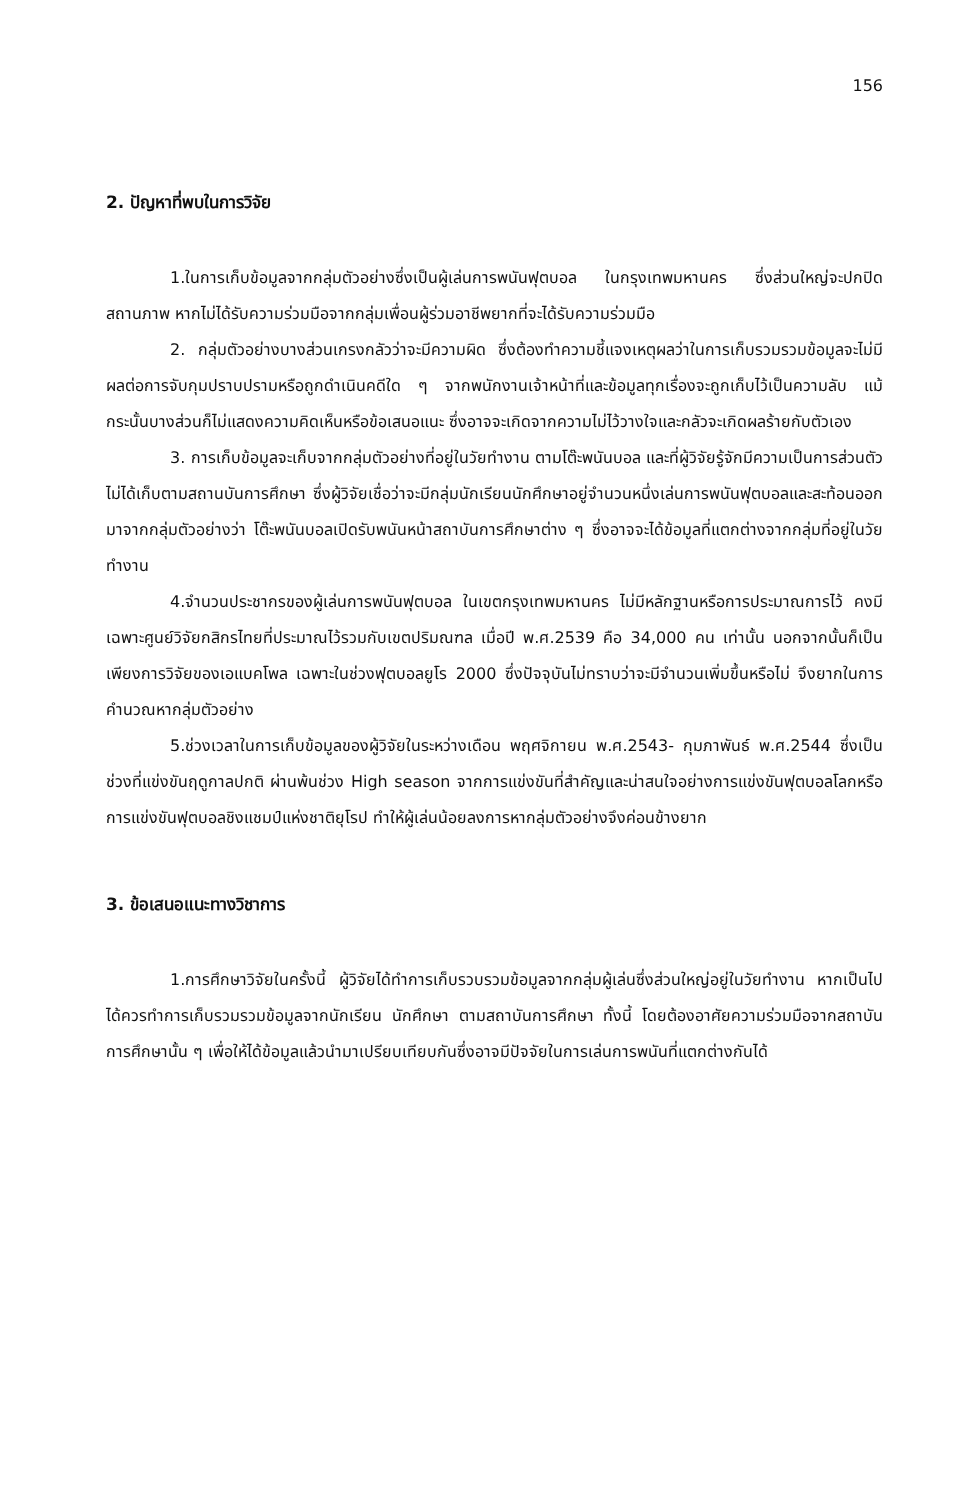156
2. ปัญหาที่พบในการวิจัย
1.ในการเก็บข้อมูลจากกลุ่มตัวอย่างซึ่งเป็นผู้เล่นการพนันฟุตบอล ในกรุงเทพมหานคร ซึ่งส่วนใหญ่จะปกปิดสถานภาพ หากไม่ได้รับความร่วมมือจากกลุ่มเพื่อนผู้ร่วมอาชีพยากที่จะได้รับความร่วมมือ
2. กลุ่มตัวอย่างบางส่วนเกรงกลัวว่าจะมีความผิด ซึ่งต้องทำความชี้แจงเหตุผลว่าในการเก็บรวมรวมข้อมูลจะไม่มีผลต่อการจับกุมปราบปรามหรือถูกดำเนินคดีใด ๆ จากพนักงานเจ้าหน้าที่และข้อมูลทุกเรื่องจะถูกเก็บไว้เป็นความลับ แม้กระนั้นบางส่วนก็ไม่แสดงความคิดเห็นหรือข้อเสนอแนะ ซึ่งอาจจะเกิดจากความไม่ไว้วางใจและกลัวจะเกิดผลร้ายกับตัวเอง
3. การเก็บข้อมูลจะเก็บจากกลุ่มตัวอย่างที่อยู่ในวัยทำงาน ตามโต๊ะพนันบอล และที่ผู้วิจัยรู้จักมีความเป็นการส่วนตัว ไม่ได้เก็บตามสถานบันการศึกษา ซึ่งผู้วิจัยเชื่อว่าจะมีกลุ่มนักเรียนนักศึกษาอยู่จำนวนหนึ่งเล่นการพนันฟุตบอลและสะท้อนออกมาจากกลุ่มตัวอย่างว่า โต๊ะพนันบอลเปิดรับพนันหน้าสถาบันการศึกษาต่าง ๆ ซึ่งอาจจะได้ข้อมูลที่แตกต่างจากกลุ่มที่อยู่ในวัยทำงาน
4.จำนวนประชากรของผู้เล่นการพนันฟุตบอล ในเขตกรุงเทพมหานคร ไม่มีหลักฐานหรือการประมาณการไว้ คงมีเฉพาะศูนย์วิจัยกสิกรไทยที่ประมาณไว้รวมกับเขตปริมณฑล เมื่อปี พ.ศ.2539 คือ 34,000 คน เท่านั้น นอกจากนั้นก็เป็นเพียงการวิจัยของเอแบคโพล เฉพาะในช่วงฟุตบอลยูโร 2000 ซึ่งปัจจุบันไม่ทราบว่าจะมีจำนวนเพิ่มขึ้นหรือไม่ จึงยากในการคำนวณหากลุ่มตัวอย่าง
5.ช่วงเวลาในการเก็บข้อมูลของผู้วิจัยในระหว่างเดือน พฤศจิกายน พ.ศ.2543- กุมภาพันธ์ พ.ศ.2544 ซึ่งเป็นช่วงที่แข่งขันฤดูกาลปกติ ผ่านพ้นช่วง High season จากการแข่งขันที่สำคัญและน่าสนใจอย่างการแข่งขันฟุตบอลโลกหรือการแข่งขันฟุตบอลชิงแชมป์แห่งชาติยุโรป ทำให้ผู้เล่นน้อยลงการหากลุ่มตัวอย่างจึงค่อนข้างยาก
3. ข้อเสนอแนะทางวิชาการ
1.การศึกษาวิจัยในครั้งนี้ ผู้วิจัยได้ทำการเก็บรวบรวมข้อมูลจากกลุ่มผู้เล่นซึ่งส่วนใหญ่อยู่ในวัยทำงาน หากเป็นไปได้ควรทำการเก็บรวมรวมข้อมูลจากนักเรียน นักศึกษา ตามสถาบันการศึกษา ทั้งนี้ โดยต้องอาศัยความร่วมมือจากสถาบันการศึกษานั้น ๆ เพื่อให้ได้ข้อมูลแล้วนำมาเปรียบเทียบกันซึ่งอาจมีปัจจัยในการเล่นการพนันที่แตกต่างกันได้